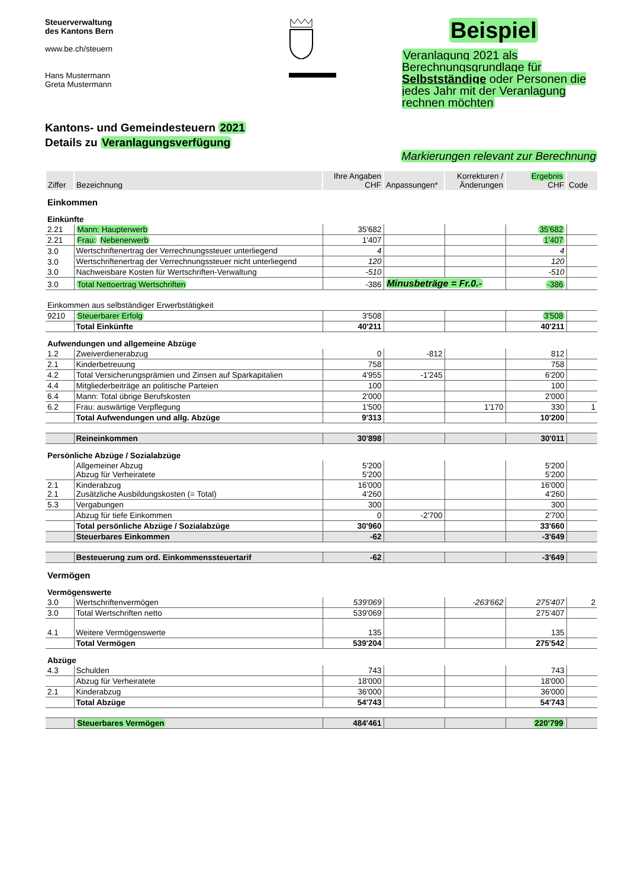Steuerverwaltung
des Kantons Bern
www.be.ch/steuern
Hans Mustermann
Greta Mustermann
Beispiel
Veranlagung 2021 als Berechnungsgrundlage für Selbstständige oder Personen die jedes Jahr mit der Veranlagung rechnen möchten
Kantons- und Gemeindesteuern 2021
Details zu Veranlagungsverfügung
Markierungen relevant zur Berechnung
| Ziffer | Bezeichnung | Ihre Angaben CHF | Anpassungen* | Korrekturen / Änderungen | Ergebnis CHF | Code |
| --- | --- | --- | --- | --- | --- | --- |
| Einkommen | | | | | | |
| Einkünfte | | | | | | |
| 2.21 | Mann: Haupterwerb | 35'682 | | | 35'682 | |
| 2.21 | Frau: Nebenerwerb | 1'407 | | | 1'407 | |
| 3.0 | Wertschriftenertrag der Verrechnungssteuer unterliegend | 4 | | | 4 | |
| 3.0 | Wertschriftenertrag der Verrechnungssteuer nicht unterliegend | 120 | | | 120 | |
| 3.0 | Nachweisbare Kosten für Wertschriften-Verwaltung | -510 | | | -510 | |
| 3.0 | Total Nettoertrag Wertschriften | -386 | Minusbeträge = Fr.0.- | | -386 | |
| Einkommen aus selbständiger Erwerbstätigkeit | | | | | | |
| 9210 | Steuerbarer Erfolg | 3'508 | | | 3'508 | |
| | Total Einkünfte | 40'211 | | | 40'211 | |
| Aufwendungen und allgemeine Abzüge | | | | | | |
| 1.2 | Zweiverdienerabzug | 0 | -812 | | 812 | |
| 2.1 | Kinderbetreuung | 758 | | | 758 | |
| 4.2 | Total Versicherungsprämien und Zinsen auf Sparkapitalien | 4'955 | -1'245 | | 6'200 | |
| 4.4 | Mitgliederbeiträge an politische Parteien | 100 | | | 100 | |
| 6.4 | Mann: Total übrige Berufskosten | 2'000 | | | 2'000 | |
| 6.2 | Frau: auswärtige Verpflegung | 1'500 | | 1'170 | 330 | 1 |
| | Total Aufwendungen und allg. Abzüge | 9'313 | | | 10'200 | |
| | Reineinkommen | 30'898 | | | 30'011 | |
| Persönliche Abzüge / Sozialabzüge | | | | | | |
| | Allgemeiner Abzug Abzug für Verheiratete | 5'200 5'200 | | | 5'200 5'200 | |
| 2.1 2.1 | Kinderabzug Zusätzliche Ausbildungskosten (= Total) | 16'000 4'260 | | | 16'000 4'260 | |
| 5.3 | Vergabungen | 300 | | | 300 | |
| | Abzug für tiefe Einkommen | 0 | -2'700 | | 2'700 | |
| | Total persönliche Abzüge / Sozialabzüge | 30'960 | | | 33'660 | |
| | Steuerbares Einkommen | -62 | | | -3'649 | |
| | Besteuerung zum ord. Einkommenssteuertarif | -62 | | | -3'649 | |
| Vermögen | | | | | | |
| Vermögenswerte | | | | | | |
| 3.0 | Wertschriftenvermögen | 539'069 | | -263'662 | 275'407 | 2 |
| 3.0 | Total Wertschriften netto | 539'069 | | | 275'407 | |
| 4.1 | Weitere Vermögenswerte | 135 | | | 135 | |
| | Total Vermögen | 539'204 | | | 275'542 | |
| Abzüge | | | | | | |
| 4.3 | Schulden | 743 | | | 743 | |
| | Abzug für Verheiratete | 18'000 | | | 18'000 | |
| 2.1 | Kinderabzug | 36'000 | | | 36'000 | |
| | Total Abzüge | 54'743 | | | 54'743 | |
| | Steuerbares Vermögen | 484'461 | | | 220'799 | |